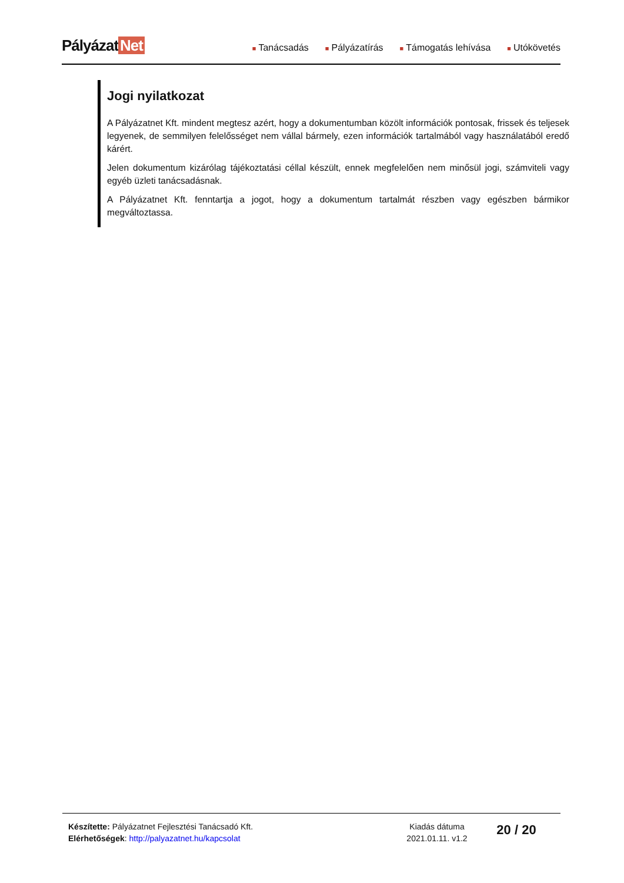Pályázat Net
■ Tanácsadás
■ Pályázatírás
■ Támogatás lehívása
■ Utókövetés
Jogi nyilatkozat
A Pályázatnet Kft. mindent megtesz azért, hogy a dokumentumban közölt információk pontosak, frissek és teljesek legyenek, de semmilyen felelősséget nem vállal bármely, ezen információk tartalmából vagy használatából eredő kárért.
Jelen dokumentum kizárólag tájékoztatási céllal készült, ennek megfelelően nem minősül jogi, számviteli vagy egyéb üzleti tanácsadásnak.
A Pályázatnet Kft. fenntartja a jogot, hogy a dokumentum tartalmát részben vagy egészben bármikor megváltoztassa.
Készítette: Pályázatnet Fejlesztési Tanácsadó Kft.
Elérhetőségek: http://palyazatnet.hu/kapcsolat
Kiadás dátuma
2021.01.11. v1.2
20 / 20